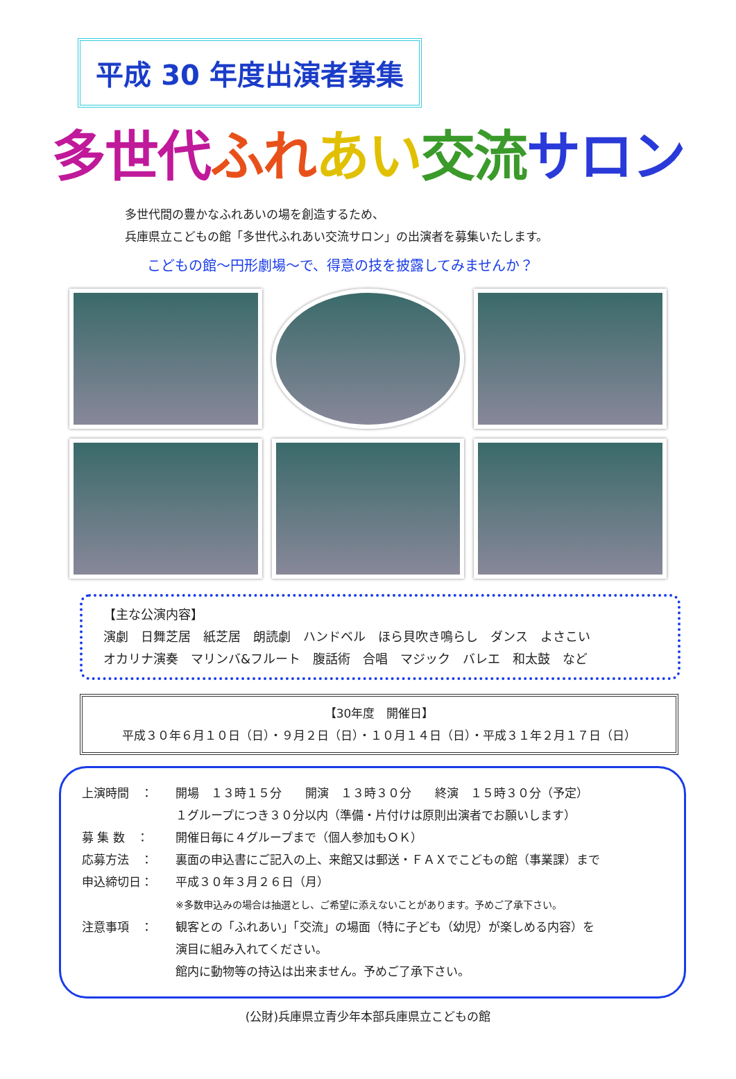平成 30 年度出演者募集
多世代 ふれ あい 交流 サロン
多世代間の豊かなふれあいの場を創造するため、
兵庫県立こどもの館「多世代ふれあい交流サロン」の出演者を募集いたします。
こどもの館～円形劇場～で、得意の技を披露してみませんか？
【主な公演内容】
演劇　日舞芝居　紙芝居　朗読劇　ハンドベル　ほら貝吹き鳴らし　ダンス　よさこい
オカリナ演奏　マリンバ&フルート　腹話術　合唱　マジック　バレエ　和太鼓　など
【30年度　開催日】
平成３０年６月１０日（日）・９月２日（日）・１０月１４日（日）・平成３１年２月１７日（日）
上演時間　： 開場　１３時１５分　　開演　１３時３０分　　終演　１５時３０分（予定）
１グループにつき３０分以内（準備・片付けは原則出演者でお願いします）
募 集 数　： 開催日毎に４グループまで（個人参加もＯＫ）
応募方法　： 裏面の申込書にご記入の上、来館又は郵送・ＦＡＸでこどもの館（事業課）まで
申込締切日： 平成３０年３月２６日（月）
※多数申込みの場合は抽選とし、ご希望に添えないことがあります。予めご了承下さい。
注意事項　： 観客との「ふれあい」「交流」の場面（特に子ども（幼児）が楽しめる内容）を
演目に組み入れてください。
館内に動物等の持込は出来ません。予めご了承下さい。
(公財)兵庫県立青少年本部兵庫県立こどもの館